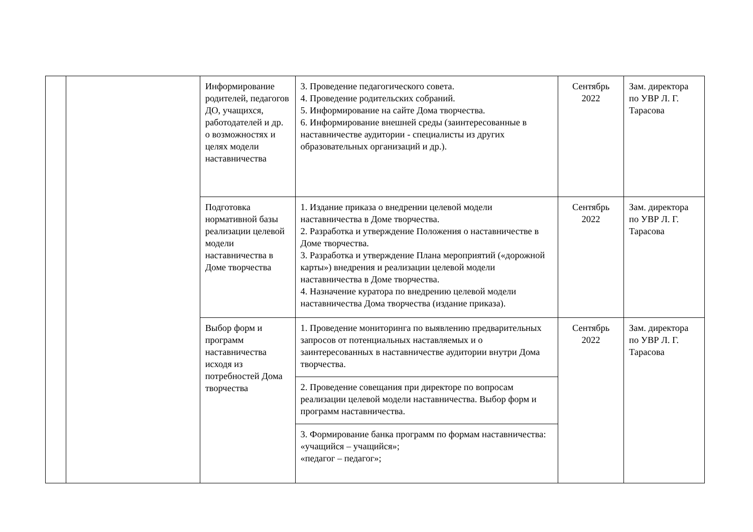| | | Информирование родителей, педагогов ДО, учащихся, работодателей и др. о возможностях и целях модели наставничества | 3. Проведение педагогического совета. 4. Проведение родительских собраний. 5. Информирование на сайте Дома творчества. 6. Информирование внешней среды (заинтересованные в наставничестве аудитории - специалисты из других образовательных организаций и др.). | Сентябрь 2022 | Зам. директора по УВР Л. Г. Тарасова |
| | | Подготовка нормативной базы реализации целевой модели наставничества в Доме творчества | 1. Издание приказа о внедрении целевой модели наставничества в Доме творчества. 2. Разработка и утверждение Положения о наставничестве в Доме творчества. 3. Разработка и утверждение Плана мероприятий («дорожной карты») внедрения и реализации целевой модели наставничества в Доме творчества. 4. Назначение куратора по внедрению целевой модели наставничества Дома творчества (издание приказа). | Сентябрь 2022 | Зам. директора по УВР Л. Г. Тарасова |
| | | Выбор форм и программ наставничества исходя из потребностей Дома творчества | 1. Проведение мониторинга по выявлению предварительных запросов от потенциальных наставляемых и о заинтересованных в наставничестве аудитории внутри Дома творчества. | Сентябрь 2022 | Зам. директора по УВР Л. Г. Тарасова |
| | | | 2. Проведение совещания при директоре по вопросам реализации целевой модели наставничества. Выбор форм и программ наставничества. | | |
| | | | 3. Формирование банка программ по формам наставничества: «учащийся – учащийся»; «педагог – педагог»; | | |